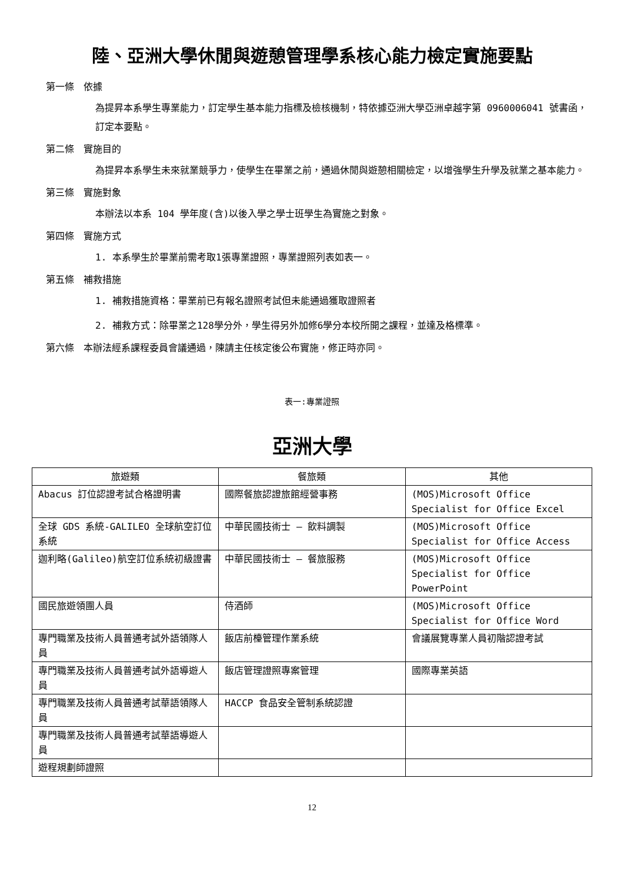陸、亞洲大學休閒與遊憩管理學系核心能力檢定實施要點
第一條　依據
為提昇本系學生專業能力，訂定學生基本能力指標及檢核機制，特依據亞洲大學亞洲卓越字第 0960006041 號書函，訂定本要點。
第二條　實施目的
為提昇本系學生未來就業競爭力，使學生在畢業之前，通過休閒與遊憩相關檢定，以增強學生升學及就業之基本能力。
第三條　實施對象
本辦法以本系 104 學年度(含)以後入學之學士班學生為實施之對象。
第四條　實施方式
1. 本系學生於畢業前需考取1張專業證照，專業證照列表如表一。
第五條　補救措施
1. 補救措施資格：畢業前已有報名證照考試但未能通過獲取證照者
2. 補救方式：除畢業之128學分外，學生得另外加修6學分本校所開之課程，並達及格標準。
第六條　本辦法經系課程委員會議通過，陳請主任核定後公布實施，修正時亦同。
表一:專業證照
亞洲大學
| 旅遊類 | 餐旅類 | 其他 |
| --- | --- | --- |
| Abacus 訂位認證考試合格證明書 | 國際餐旅認證旅館經營事務 | (MOS)Microsoft Office Specialist for Office Excel |
| 全球 GDS 系統-GALILEO 全球航空訂位系統 | 中華民國技術士 – 飲料調製 | (MOS)Microsoft Office Specialist for Office Access |
| 迦利略(Galileo)航空訂位系統初級證書 | 中華民國技術士 – 餐旅服務 | (MOS)Microsoft Office Specialist for Office PowerPoint |
| 國民旅遊領團人員 | 侍酒師 | (MOS)Microsoft Office Specialist for Office Word |
| 專門職業及技術人員普通考試外語領隊人員 | 飯店前檯管理作業系統 | 會議展覽專業人員初階認證考試 |
| 專門職業及技術人員普通考試外語導遊人員 | 飯店管理證照專案管理 | 國際專業英語 |
| 專門職業及技術人員普通考試華語領隊人員 | HACCP 食品安全管制系統認證 | |
| 專門職業及技術人員普通考試華語導遊人員 | | |
| 遊程規劃師證照 | | |
12